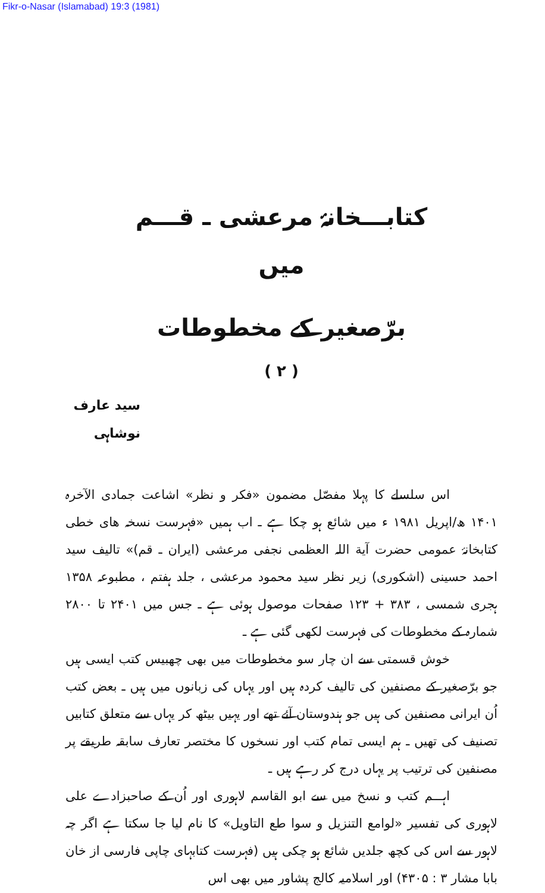Fikr-o-Nasar (Islamabad) 19:3 (1981)
کتابـــخانۂ مرعشی ـ قـــم
میں
برّصغیر کے مخطوطات
( ۲ )
سید عارف نوشاہی
اس سلسلے کا پہلا مفصّل مضمون «فکر و نظر» اشاعت جمادی الآخرہ ۱۴۰۱ ھ/اپریل ۱۹۸۱ ء میں شائع ہو چکا ہے ـ اب ہمیں «فہرست نسخہ های خطی کتابخانۂ عمومی حضرت آیة اللہ العظمی نجفی مرعشی (ایران ـ قم)» تالیف سید احمد حسینی (اشکوری) زیر نظر سید محمود مرعشی ، جلد ہفتم ، مطبوعہ ۱۳۵۸ ہجری شمسی ، ۳۸۳ + ۱۲۳ صفحات موصول ہوئی ہے ـ جس میں ۲۴۰۱ تا ۲۸۰۰ شمارہ کے مخطوطات کی فہرست لکھی گئی ہے ـ
خوش قسمتی سے ان چار سو مخطوطات میں بھی چھبیس کتب ایسی ہیں جو برّصغیر کے مصنفین کی تالیف کردہ ہیں اور یہاں کی زبانوں میں ہیں ـ بعض کتب اُن ایرانی مصنفین کی ہیں جو ہندوستان آئے تھے اور یہیں بیٹھ کر یہاں سے متعلق کتابیں تصنیف کی تھیں ـ ہم ایسی تمام کتب اور نسخوں کا مختصر تعارف سابقہ طریقے پر مصنفین کی ترتیب پر یہاں درج کر رہے ہیں ـ
اہـــم کتب و نسخ میں سے ابو القاسم لاہوری اور اُن کے صاحبزادے علی لاہوری کی تفسیر «لوامع التنزیل و سوا طع التاویل» کا نام لیا جا سکتا ہے اگر چہ لاہور سے اس کی کچھ جلدیں شائع ہو چکی ہیں (فہرست کتابہای چاپی فارسی از خان بابا مشار ۳ : ۴۳۰۵) اور اسلامیہ کالج پشاور میں بھی اس